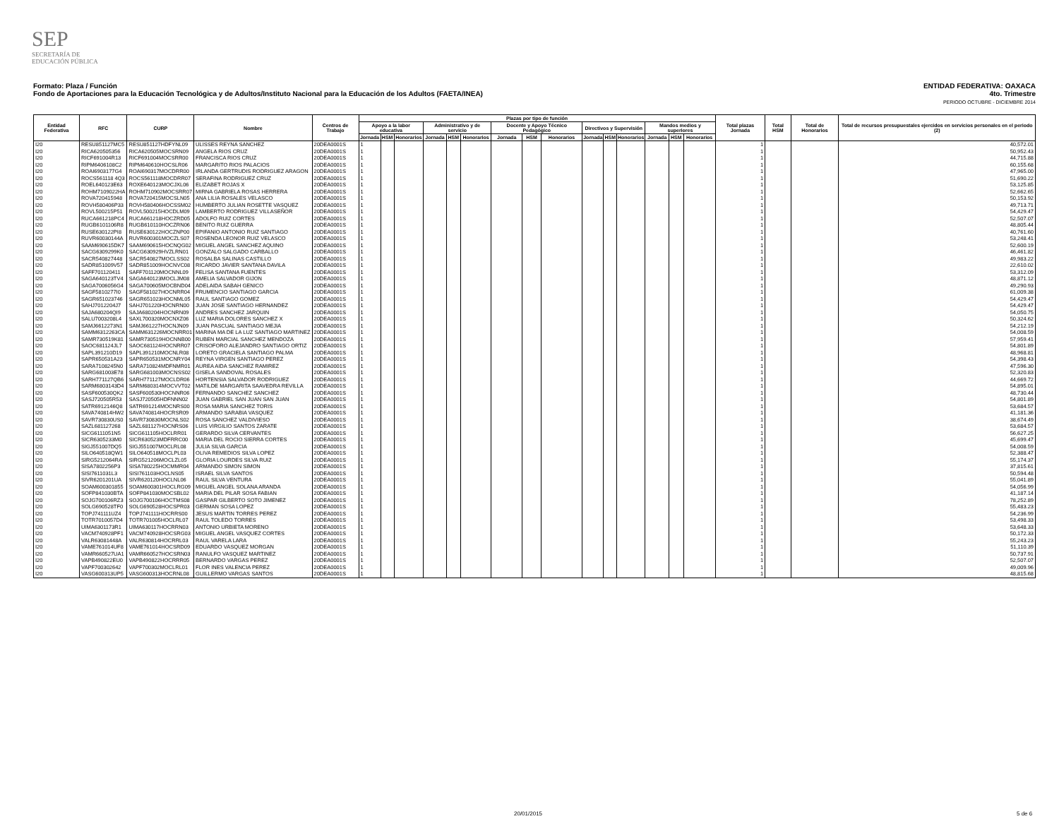SEP
SECRETARÍA DE
EDUCACIÓN PÚBLICA
ENTIDAD FEDERATIVA: OAXACA
4to. Trimestre
PERIODO OCTUBRE - DICIEMBRE 2014
Formato: Plaza / Función
Fondo de Aportaciones para la Educación Tecnológica y de Adultos/Instituto Nacional para la Educación de los Adultos (FAETA/INEA)
| Entidad Federativa | RFC | CURP | Nombre | Centros de Trabajo | Plazas por tipo de función | | | | | | | | | | | | | | | Total plazas Jornada | Total HSM | Total de Honorarios | Total de recursos presupuestales ejercidos en servicios personales en el periodo (2) |
| --- | --- | --- | --- | --- | --- | --- | --- | --- | --- | --- | --- | --- | --- | --- | --- | --- | --- | --- | --- | --- | --- | --- | --- |
| | | | | | Apoyo a la labor educativa | | | Administrativo y de servicio | | | Docente y Apoyo Técnico Pedagógico | | | Directivos y Supervisión | | | Mandos medios y superiores | | | | | | |
| | | | | | Jornada | HSM | Honorarios | Jornada | HSM | Honorarios | Jornada | HSM | Honorarios | Jornada | HSM | Honorarios | Jornada | HSM | Honorarios | | | | |
| I20 | RESU851127MC5 | RESU851127HDFYNL09 | ULISSES REYNA SANCHEZ | 20DEA0001S | 1 | | | | | | | | | | | | | | | 1 | | | 40,572.01 |
| I20 | RICA620505356 | RICA620505MOCSRN09 | ANGELA RIOS CRUZ | 20DEA0001S | 1 | | | | | | | | | | | | | | | 1 | | | 50,952.43 |
| I20 | RICF691004R13 | RICF691004MOCSRR00 | FRANCISCA RIOS CRUZ | 20DEA0001S | 1 | | | | | | | | | | | | | | | 1 | | | 44,715.88 |
| I20 | RIPM6406108C2 | RIPM640610HOCSLR06 | MARGARITO RIOS PALACIOS | 20DEA0001S | 1 | | | | | | | | | | | | | | | 1 | | | 60,155.68 |
| I20 | ROAI6903177G4 | ROAI690317MOCDRR00 | IRLANDA GERTRUDIS RODRIGUEZ ARAGON | 20DEA0001S | 1 | | | | | | | | | | | | | | | 1 | | | 47,965.00 |
| I20 | ROCS561118 4Q3 | ROCS561118MOCDRR07 | SERAFINA RODRIGUEZ CRUZ | 20DEA0001S | 1 | | | | | | | | | | | | | | | 1 | | | 51,690.22 |
| I20 | ROEL640123E63 | ROXE640123MOCJXL06 | ELIZABET ROJAS X | 20DEA0001S | 1 | | | | | | | | | | | | | | | 1 | | | 53,125.85 |
| I20 | ROHM7109022HA | ROHM710902MOCSRR07 | MIRNA GABRIELA ROSAS HERRERA | 20DEA0001S | 1 | | | | | | | | | | | | | | | 1 | | | 52,662.65 |
| I20 | ROVA720415948 | ROVA720415MOCSLN05 | ANA LILIA ROSALES VELASCO | 20DEA0001S | 1 | | | | | | | | | | | | | | | 1 | | | 50,153.92 |
| I20 | ROVH580406P33 | ROVH580406HOCSSM02 | HUMBERTO JULIAN ROSETTE VASQUEZ | 20DEA0001S | 1 | | | | | | | | | | | | | | | 1 | | | 49,713.71 |
| I20 | ROVL500215P51 | ROVL500215HOCDLM09 | LAMBERTO RODRIGUEZ VILLASEÑOR | 20DEA0001S | 1 | | | | | | | | | | | | | | | 1 | | | 54,429.47 |
| I20 | RUCA661218PC4 | RUCA661218HOCZRD05 | ADOLFO RUIZ CORTES | 20DEA0001S | 1 | | | | | | | | | | | | | | | 1 | | | 52,507.07 |
| I20 | RUGB6101106R8 | RUGB610110HOCZRN06 | BENITO RUIZ GUERRA | 20DEA0001S | 1 | | | | | | | | | | | | | | | 1 | | | 48,805.44 |
| I20 | RUSE630122PI8 | RUSE630122HOCZNP00 | EPIFANIO ANTONIO RUIZ SANTIAGO | 20DEA0001S | 1 | | | | | | | | | | | | | | | 1 | | | 40,761.60 |
| I20 | RUVR60030144A | RUVR600301MOCZLS07 | ROSENDA LEONOR RUIZ VELASCO | 20DEA0001S | 1 | | | | | | | | | | | | | | | 1 | | | 53,248.41 |
| I20 | SAAM690615DK7 | SAAM690615HOCNQG02 | MIGUEL ANGEL SANCHEZ AQUINO | 20DEA0001S | 1 | | | | | | | | | | | | | | | 1 | | | 52,600.19 |
| I20 | SACG6309299K0 | SACG630929HVZLRN01 | GONZALO SALGADO CARBALLO | 20DEA0001S | 1 | | | | | | | | | | | | | | | 1 | | | 46,461.82 |
| I20 | SACR540827448 | SACR540827MOCLSS02 | ROSALBA SALINAS CASTILLO | 20DEA0001S | 1 | | | | | | | | | | | | | | | 1 | | | 49,983.22 |
| I20 | SADR851009V57 | SADR851009HOCNVC08 | RICARDO JAVIER SANTANA DAVILA | 20DEA0001S | 1 | | | | | | | | | | | | | | | 1 | | | 22,610.02 |
| I20 | SAFF701120411 | SAFF701120MOCNNL09 | FELISA SANTANA FUENTES | 20DEA0001S | 1 | | | | | | | | | | | | | | | 1 | | | 53,312.09 |
| I20 | SAGA640123TV4 | SAGA640123MOCLJM08 | AMELIA SALVADOR GIJON | 20DEA0001S | 1 | | | | | | | | | | | | | | | 1 | | | 48,871.12 |
| I20 | SAGA7006056G4 | SAGA700605MOCBND04 | ADELAIDA SABAH GENICO | 20DEA0001S | 1 | | | | | | | | | | | | | | | 1 | | | 49,290.93 |
| I20 | SAGF5810277I0 | SAGF581027HOCNRR04 | FRUMENCIO SANTIAGO GARCIA | 20DEA0001S | 1 | | | | | | | | | | | | | | | 1 | | | 61,009.38 |
| I20 | SAGR651023746 | SAGR651023HOCNML05 | RAUL SANTIAGO GOMEZ | 20DEA0001S | 1 | | | | | | | | | | | | | | | 1 | | | 54,429.47 |
| I20 | SAHJ7012204J7 | SAHJ701220HOCNRN00 | JUAN JOSE SANTIAGO HERNANDEZ | 20DEA0001S | 1 | | | | | | | | | | | | | | | 1 | | | 54,429.47 |
| I20 | SAJA680204QI9 | SAJA680204HOCNRN09 | ANDRES SANCHEZ JARQUIN | 20DEA0001S | 1 | | | | | | | | | | | | | | | 1 | | | 54,050.75 |
| I20 | SALU7003208L4 | SAXL700320MOCNXZ06 | LUZ MARIA DOLORES SANCHEZ X | 20DEA0001S | 1 | | | | | | | | | | | | | | | 1 | | | 50,324.62 |
| I20 | SAMJ6612273N1 | SAMJ661227HOCNJN09 | JUAN PASCUAL SANTIAGO MEJIA | 20DEA0001S | 1 | | | | | | | | | | | | | | | 1 | | | 54,212.19 |
| I20 | SAMM6312263CA | SAMM631226MOCNRR01 | MARINA MA DE LA LUZ SANTIAGO MARTINEZ | 20DEA0001S | 1 | | | | | | | | | | | | | | | 1 | | | 54,008.59 |
| I20 | SAMR730519K81 | SAMR730519HOCNNB00 | RUBEN MARCIAL SANCHEZ MENDOZA | 20DEA0001S | 1 | | | | | | | | | | | | | | | 1 | | | 57,959.41 |
| I20 | SAOC681124JL7 | SAOC681124HOCNRR07 | CRISOFORO ALEJANDRO SANTIAGO ORTIZ | 20DEA0001S | 1 | | | | | | | | | | | | | | | 1 | | | 54,801.89 |
| I20 | SAPL391210D19 | SAPL391210MOCNLR08 | LORETO GRACIELA SANTIAGO PALMA | 20DEA0001S | 1 | | | | | | | | | | | | | | | 1 | | | 48,968.81 |
| I20 | SAPR650531A23 | SAPR650531MOCNRY04 | REYNA VIRGEN SANTIAGO PEREZ | 20DEA0001S | 1 | | | | | | | | | | | | | | | 1 | | | 54,398.43 |
| I20 | SARA7108245N0 | SARA710824MDFNMR01 | AUREA AIDA SANCHEZ RAMIREZ | 20DEA0001S | 1 | | | | | | | | | | | | | | | 1 | | | 47,596.30 |
| I20 | SARG681003E78 | SARG681003MOCNSS02 | GISELA SANDOVAL ROSALES | 20DEA0001S | 1 | | | | | | | | | | | | | | | 1 | | | 52,320.83 |
| I20 | SARH771127QB6 | SARH771127MOCLDR06 | HORTENSIA SALVADOR RODRIGUEZ | 20DEA0001S | 1 | | | | | | | | | | | | | | | 1 | | | 44,669.72 |
| I20 | SARM6803143D4 | SARM680314MOCVVT02 | MATILDE MARGARITA SAAVEDRA REVILLA | 20DEA0001S | 1 | | | | | | | | | | | | | | | 1 | | | 54,895.01 |
| I20 | SASF600530QK2 | SASF600530HOCNNR06 | FERNANDO SANCHEZ SANCHEZ | 20DEA0001S | 1 | | | | | | | | | | | | | | | 1 | | | 48,730.44 |
| I20 | SASJ720505R53 | SASJ720505HDFNNN02 | JUAN GABRIEL SAN JUAN SAN JUAN | 20DEA0001S | 1 | | | | | | | | | | | | | | | 1 | | | 54,801.89 |
| I20 | SATR6912146Q8 | SATR691214MOCNRS00 | ROSA MARIA SANCHEZ TORIS | 20DEA0001S | 1 | | | | | | | | | | | | | | | 1 | | | 53,684.57 |
| I20 | SAVA740814HW2 | SAVA740814HOCRSR09 | ARMANDO SARABIA VASQUEZ | 20DEA0001S | 1 | | | | | | | | | | | | | | | 1 | | | 41,181.36 |
| I20 | SAVR730830US0 | SAVR730830MOCNLS02 | ROSA SANCHEZ VALDIVIESO | 20DEA0001S | 1 | | | | | | | | | | | | | | | 1 | | | 38,674.49 |
| I20 | SAZL681127268 | SAZL681127HOCNRS06 | LUIS VIRGILIO SANTOS ZARATE | 20DEA0001S | 1 | | | | | | | | | | | | | | | 1 | | | 53,684.57 |
| I20 | SICG6111051N5 | SICG611105HOCLRR01 | GERARDO SILVA CERVANTES | 20DEA0001S | 1 | | | | | | | | | | | | | | | 1 | | | 56,627.25 |
| I20 | SICR6305233M0 | SICR630523MDFRRC00 | MARIA DEL ROCIO SIERRA CORTES | 20DEA0001S | 1 | | | | | | | | | | | | | | | 1 | | | 45,699.47 |
| I20 | SIGJ551007DQ5 | SIGJ551007MOCLRL08 | JULIA SILVA GARCIA | 20DEA0001S | 1 | | | | | | | | | | | | | | | 1 | | | 54,008.59 |
| I20 | SILO640518QW1 | SILO640518MOCLPL03 | OLIVA REMEDIOS SILVA LOPEZ | 20DEA0001S | 1 | | | | | | | | | | | | | | | 1 | | | 52,388.47 |
| I20 | SIRG5212064RA | SIRG521206MOCLZL05 | GLORIA LOURDES SILVA RUIZ | 20DEA0001S | 1 | | | | | | | | | | | | | | | 1 | | | 55,174.37 |
| I20 | SISA7802256P3 | SISA780225HOCMMR04 | ARMANDO SIMON SIMON | 20DEA0001S | 1 | | | | | | | | | | | | | | | 1 | | | 37,815.61 |
| I20 | SISI7611031L3 | SISI761103HOCLNS05 | ISRAEL SILVA SANTOS | 20DEA0001S | 1 | | | | | | | | | | | | | | | 1 | | | 50,594.48 |
| I20 | SIVR6201201UA | SIVR620120HOCLNL06 | RAUL SILVA VENTURA | 20DEA0001S | 1 | | | | | | | | | | | | | | | 1 | | | 55,041.89 |
| I20 | SOAM600301855 | SOAM600301HOCLRG09 | MIGUEL ANGEL SOLANA ARANDA | 20DEA0001S | 1 | | | | | | | | | | | | | | | 1 | | | 54,056.99 |
| I20 | SOFP841030BTA | SOFP841030MOCSBL02 | MARIA DEL PILAR SOSA FABIAN | 20DEA0001S | 1 | | | | | | | | | | | | | | | 1 | | | 41,187.14 |
| I20 | SOJG700106RZ3 | SOJG700106HOCTMS08 | GASPAR GILBERTO SOTO JIMENEZ | 20DEA0001S | 1 | | | | | | | | | | | | | | | 1 | | | 78,252.89 |
| I20 | SOLG690528TF0 | SOLG690528HOCSPR03 | GERMAN SOSA LOPEZ | 20DEA0001S | 1 | | | | | | | | | | | | | | | 1 | | | 55,483.23 |
| I20 | TOPJ741111UZ4 | TOPJ741111HOCRRS00 | JESUS MARTIN TORRES PEREZ | 20DEA0001S | 1 | | | | | | | | | | | | | | | 1 | | | 54,236.99 |
| I20 | TOTR7010057D4 | TOTR701005HOCLRL07 | RAUL TOLEDO TORRES | 20DEA0001S | 1 | | | | | | | | | | | | | | | 1 | | | 53,498.33 |
| I20 | UIMA6301173R1 | UIMA630117HOCRRN03 | ANTONIO URBIETA MORENO | 20DEA0001S | 1 | | | | | | | | | | | | | | | 1 | | | 53,648.33 |
| I20 | VACM740928PF1 | VACM740928HOCSRG03 | MIGUEL ANGEL VASQUEZ CORTES | 20DEA0001S | 1 | | | | | | | | | | | | | | | 1 | | | 50,172.33 |
| I20 | VALR63081448A | VALR630814HOCRRL03 | RAUL VARELA LARA | 20DEA0001S | 1 | | | | | | | | | | | | | | | 1 | | | 55,243.23 |
| I20 | VAME761014UF8 | VAME761014HOCSRD09 | EDUARDO VASQUEZ MORGAN | 20DEA0001S | 1 | | | | | | | | | | | | | | | 1 | | | 51,110.39 |
| I20 | VAMR660527UA1 | VAMR660527HOCSRN03 | RANULFO VASQUEZ MARTINEZ | 20DEA0001S | 1 | | | | | | | | | | | | | | | 1 | | | 50,737.91 |
| I20 | VAPB490822EU0 | VAPB490822HOCRRR05 | BERNARDO VARGAS PEREZ | 20DEA0001S | 1 | | | | | | | | | | | | | | | 1 | | | 52,507.07 |
| I20 | VAPF700302642 | VAPF700302MOCLRL01 | FLOR INES VALENCIA PEREZ | 20DEA0001S | 1 | | | | | | | | | | | | | | | 1 | | | 49,009.96 |
| I20 | VASG600313UP5 | VASG600313HOCRNL08 | GUILLERMO VARGAS SANTOS | 20DEA0001S | 1 | | | | | | | | | | | | | | | 1 | | | 48,815.68 |
20/01/2015 5 de 6